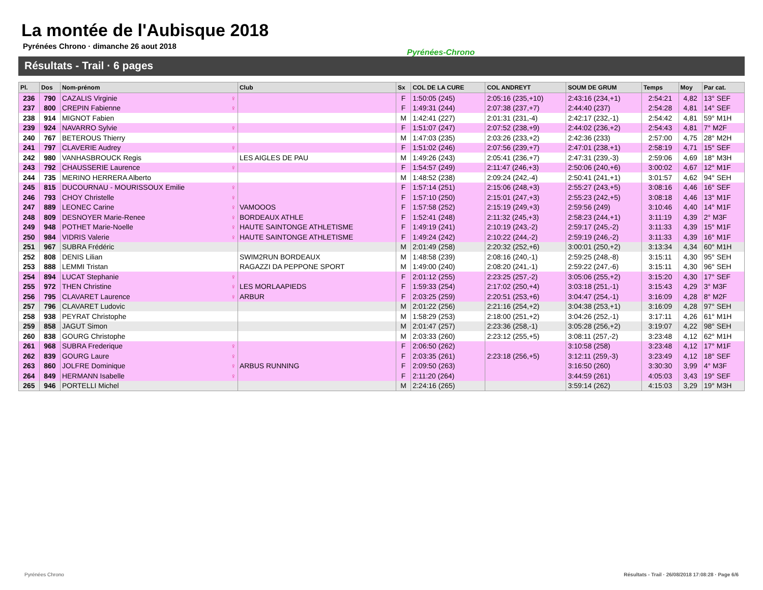La montée de l'Aubisque 2018
Pyrénées Chrono · dimanche 26 aout 2018
Pyrénées-Chrono
Résultats - Trail · 6 pages
| Pl. | Dos | Nom-prénom | Club | Sx | COL DE LA CURE | COL ANDREYT | SOUM DE GRUM | Temps | Moy | Par cat. |
| --- | --- | --- | --- | --- | --- | --- | --- | --- | --- | --- |
| 236 | 790 | CAZALIS Virginie ♀ | | F | 1:50:05 (245) | 2:05:16 (235,+10) | 2:43:16 (234,+1) | 2:54:21 | 4,82 | 13° SEF |
| 237 | 800 | CREPIN Fabienne ♀ | | F | 1:49:31 (244) | 2:07:38 (237,+7) | 2:44:40 (237) | 2:54:28 | 4,81 | 14° SEF |
| 238 | 914 | MIGNOT Fabien | | M | 1:42:41 (227) | 2:01:31 (231,-4) | 2:42:17 (232,-1) | 2:54:42 | 4,81 | 59° M1H |
| 239 | 924 | NAVARRO Sylvie ♀ | | F | 1:51:07 (247) | 2:07:52 (238,+9) | 2:44:02 (236,+2) | 2:54:43 | 4,81 | 7° M2F |
| 240 | 767 | BETEROUS Thierry | | M | 1:47:03 (235) | 2:03:26 (233,+2) | 2:42:36 (233) | 2:57:00 | 4,75 | 28° M2H |
| 241 | 797 | CLAVERIE Audrey ♀ | | F | 1:51:02 (246) | 2:07:56 (239,+7) | 2:47:01 (238,+1) | 2:58:19 | 4,71 | 15° SEF |
| 242 | 980 | VANHASBROUCK Regis | LES AIGLES DE PAU | M | 1:49:26 (243) | 2:05:41 (236,+7) | 2:47:31 (239,-3) | 2:59:06 | 4,69 | 18° M3H |
| 243 | 792 | CHAUSSERIE Laurence ♀ | | F | 1:54:57 (249) | 2:11:47 (246,+3) | 2:50:06 (240,+6) | 3:00:02 | 4,67 | 12° M1F |
| 244 | 735 | MERINO HERRERA Alberto | | M | 1:48:52 (238) | 2:09:24 (242,-4) | 2:50:41 (241,+1) | 3:01:57 | 4,62 | 94° SEH |
| 245 | 815 | DUCOURNAU - MOURISSOUX Emilie ♀ | | F | 1:57:14 (251) | 2:15:06 (248,+3) | 2:55:27 (243,+5) | 3:08:16 | 4,46 | 16° SEF |
| 246 | 793 | CHOY Christelle ♀ | | F | 1:57:10 (250) | 2:15:01 (247,+3) | 2:55:23 (242,+5) | 3:08:18 | 4,46 | 13° M1F |
| 247 | 889 | LEONEC Carine ♀ | VAMOOOS | F | 1:57:58 (252) | 2:15:19 (249,+3) | 2:59:56 (249) | 3:10:46 | 4,40 | 14° M1F |
| 248 | 809 | DESNOYER Marie-Renee ♀ | BORDEAUX ATHLE | F | 1:52:41 (248) | 2:11:32 (245,+3) | 2:58:23 (244,+1) | 3:11:19 | 4,39 | 2° M3F |
| 249 | 948 | POTHET Marie-Noelle ♀ | HAUTE SAINTONGE ATHLETISME | F | 1:49:19 (241) | 2:10:19 (243,-2) | 2:59:17 (245,-2) | 3:11:33 | 4,39 | 15° M1F |
| 250 | 984 | VIDRIS Valerie ♀ | HAUTE SAINTONGE ATHLETISME | F | 1:49:24 (242) | 2:10:22 (244,-2) | 2:59:19 (246,-2) | 3:11:33 | 4,39 | 16° M1F |
| 251 | 967 | SUBRA Frédéric | | M | 2:01:49 (258) | 2:20:32 (252,+6) | 3:00:01 (250,+2) | 3:13:34 | 4,34 | 60° M1H |
| 252 | 808 | DENIS Lilian | SWIM2RUN BORDEAUX | M | 1:48:58 (239) | 2:08:16 (240,-1) | 2:59:25 (248,-8) | 3:15:11 | 4,30 | 95° SEH |
| 253 | 888 | LEMMI Tristan | RAGAZZI DA PEPPONE SPORT | M | 1:49:00 (240) | 2:08:20 (241,-1) | 2:59:22 (247,-6) | 3:15:11 | 4,30 | 96° SEH |
| 254 | 894 | LUCAT Stephanie ♀ | | F | 2:01:12 (255) | 2:23:25 (257,-2) | 3:05:06 (255,+2) | 3:15:20 | 4,30 | 17° SEF |
| 255 | 972 | THEN Christine ♀ | LES MORLAAPIEDS | F | 1:59:33 (254) | 2:17:02 (250,+4) | 3:03:18 (251,-1) | 3:15:43 | 4,29 | 3° M3F |
| 256 | 795 | CLAVARET Laurence ♀ | ARBUR | F | 2:03:25 (259) | 2:20:51 (253,+6) | 3:04:47 (254,-1) | 3:16:09 | 4,28 | 8° M2F |
| 257 | 796 | CLAVARET Ludovic | | M | 2:01:22 (256) | 2:21:16 (254,+2) | 3:04:38 (253,+1) | 3:16:09 | 4,28 | 97° SEH |
| 258 | 938 | PEYRAT Christophe | | M | 1:58:29 (253) | 2:18:00 (251,+2) | 3:04:26 (252,-1) | 3:17:11 | 4,26 | 61° M1H |
| 259 | 858 | JAGUT Simon | | M | 2:01:47 (257) | 2:23:36 (258,-1) | 3:05:28 (256,+2) | 3:19:07 | 4,22 | 98° SEH |
| 260 | 838 | GOURG Christophe | | M | 2:03:33 (260) | 2:23:12 (255,+5) | 3:08:11 (257,-2) | 3:23:48 | 4,12 | 62° M1H |
| 261 | 968 | SUBRA Frederique ♀ | | F | 2:06:50 (262) | | 3:10:58 (258) | 3:23:48 | 4,12 | 17° M1F |
| 262 | 839 | GOURG Laure ♀ | | F | 2:03:35 (261) | 2:23:18 (256,+5) | 3:12:11 (259,-3) | 3:23:49 | 4,12 | 18° SEF |
| 263 | 860 | JOLFRE Dominique ♀ | ARBUS RUNNING | F | 2:09:50 (263) | | 3:16:50 (260) | 3:30:30 | 3,99 | 4° M3F |
| 264 | 849 | HERMANN Isabelle ♀ | | F | 2:11:20 (264) | | 3:44:59 (261) | 4:05:03 | 3,43 | 19° SEF |
| 265 | 946 | PORTELLI Michel | | M | 2:24:16 (265) | | 3:59:14 (262) | 4:15:03 | 3,29 | 19° M3H |
Pyrénées Chrono
Résultats - Trail · 26/08/2018 17:08:28 · Page 6/6